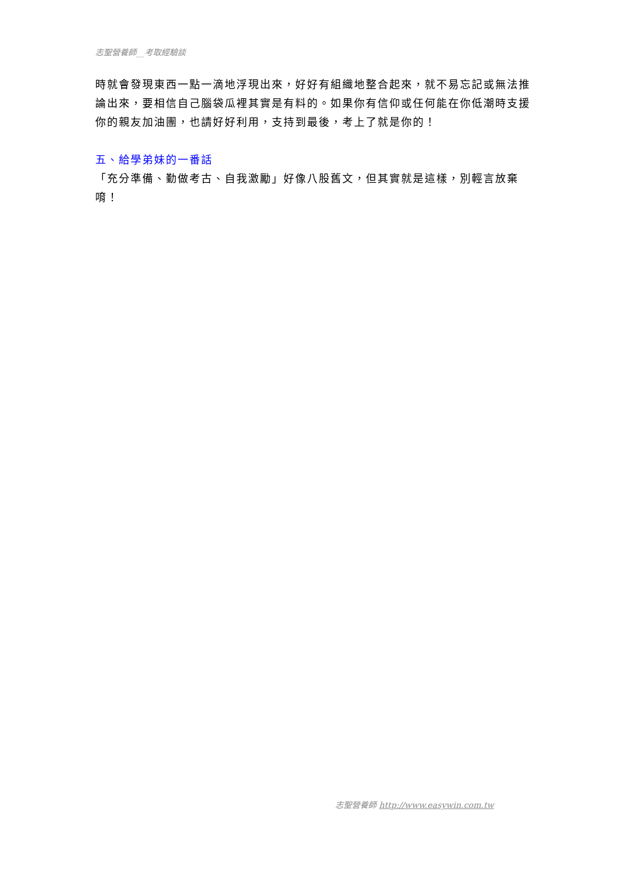志聖營養師__考取經驗談
時就會發現東西一點一滴地浮現出來，好好有組織地整合起來，就不易忘記或無法推論出來，要相信自己腦袋瓜裡其實是有料的。如果你有信仰或任何能在你低潮時支援你的親友加油團，也請好好利用，支持到最後，考上了就是你的！
五、給學弟妹的一番話
「充分準備、勤做考古、自我激勵」好像八股舊文，但其實就是這樣，別輕言放棄唷！
志聖營養師 http://www.easywin.com.tw